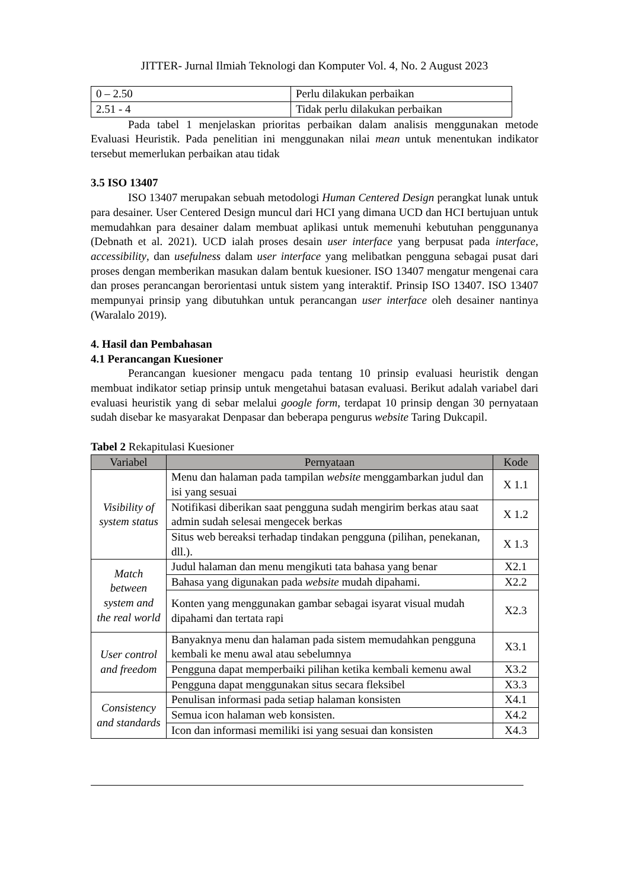JITTER- Jurnal Ilmiah Teknologi dan Komputer Vol. 4, No. 2 August 2023
| 0 – 2.50 | Perlu dilakukan perbaikan |
| 2.51 - 4 | Tidak perlu dilakukan perbaikan |
Pada tabel 1 menjelaskan prioritas perbaikan dalam analisis menggunakan metode Evaluasi Heuristik. Pada penelitian ini menggunakan nilai mean untuk menentukan indikator tersebut memerlukan perbaikan atau tidak
3.5 ISO 13407
ISO 13407 merupakan sebuah metodologi Human Centered Design perangkat lunak untuk para desainer. User Centered Design muncul dari HCI yang dimana UCD dan HCI bertujuan untuk memudahkan para desainer dalam membuat aplikasi untuk memenuhi kebutuhan penggunanya (Debnath et al. 2021). UCD ialah proses desain user interface yang berpusat pada interface, accessibility, dan usefulness dalam user interface yang melibatkan pengguna sebagai pusat dari proses dengan memberikan masukan dalam bentuk kuesioner. ISO 13407 mengatur mengenai cara dan proses perancangan berorientasi untuk sistem yang interaktif. Prinsip ISO 13407. ISO 13407 mempunyai prinsip yang dibutuhkan untuk perancangan user interface oleh desainer nantinya (Waralalo 2019).
4. Hasil dan Pembahasan
4.1 Perancangan Kuesioner
Perancangan kuesioner mengacu pada tentang 10 prinsip evaluasi heuristik dengan membuat indikator setiap prinsip untuk mengetahui batasan evaluasi. Berikut adalah variabel dari evaluasi heuristik yang di sebar melalui google form, terdapat 10 prinsip dengan 30 pernyataan sudah disebar ke masyarakat Denpasar dan beberapa pengurus website Taring Dukcapil.
Tabel 2 Rekapitulasi Kuesioner
| Variabel | Pernyataan | Kode |
| --- | --- | --- |
| Visibility of system status | Menu dan halaman pada tampilan website menggambarkan judul dan isi yang sesuai | X 1.1 |
| | Notifikasi diberikan saat pengguna sudah mengirim berkas atau saat admin sudah selesai mengecek berkas | X 1.2 |
| | Situs web bereaksi terhadap tindakan pengguna (pilihan, penekanan, dll.). | X 1.3 |
| Match between system and the real world | Judul halaman dan menu mengikuti tata bahasa yang benar | X2.1 |
| | Bahasa yang digunakan pada website mudah dipahami. | X2.2 |
| | Konten yang menggunakan gambar sebagai isyarat visual mudah dipahami dan tertata rapi | X2.3 |
| User control and freedom | Banyaknya menu dan halaman pada sistem memudahkan pengguna kembali ke menu awal atau sebelumnya | X3.1 |
| | Pengguna dapat memperbaiki pilihan ketika kembali kemenu awal | X3.2 |
| | Pengguna dapat menggunakan situs secara fleksibel | X3.3 |
| Consistency and standards | Penulisan informasi pada setiap halaman konsisten | X4.1 |
| | Semua icon halaman web konsisten. | X4.2 |
| | Icon dan informasi memiliki isi yang sesuai dan konsisten | X4.3 |